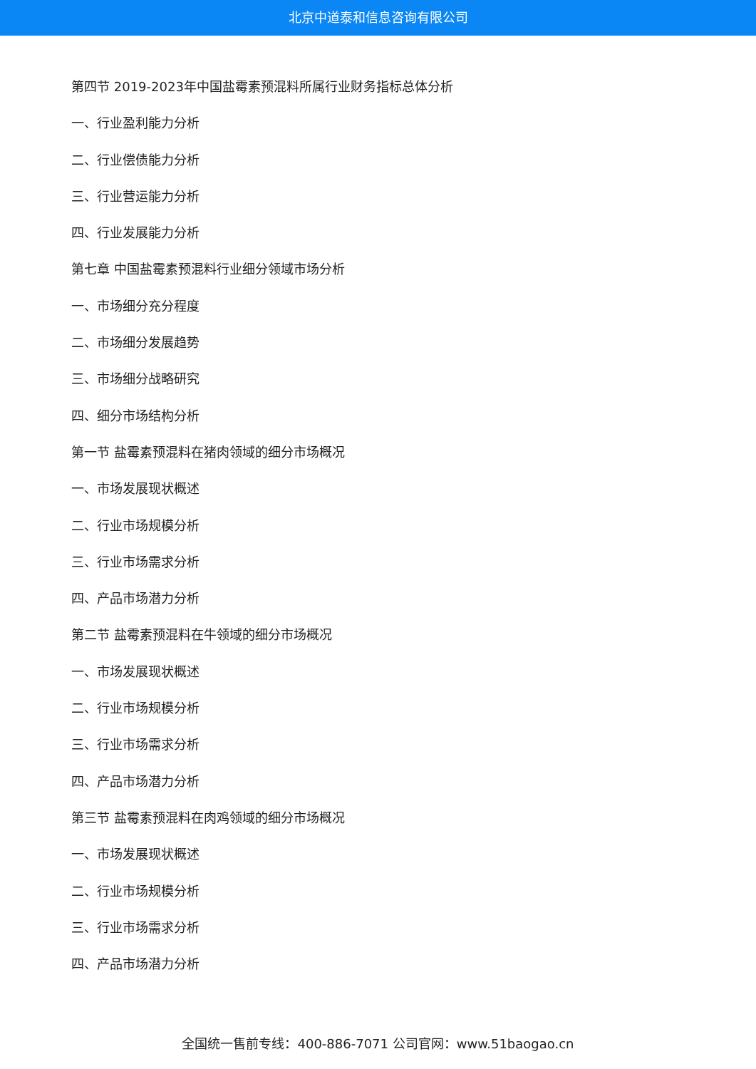北京中道泰和信息咨询有限公司
第四节 2019-2023年中国盐霉素预混料所属行业财务指标总体分析
一、行业盈利能力分析
二、行业偿债能力分析
三、行业营运能力分析
四、行业发展能力分析
第七章 中国盐霉素预混料行业细分领域市场分析
一、市场细分充分程度
二、市场细分发展趋势
三、市场细分战略研究
四、细分市场结构分析
第一节 盐霉素预混料在猪肉领域的细分市场概况
一、市场发展现状概述
二、行业市场规模分析
三、行业市场需求分析
四、产品市场潜力分析
第二节 盐霉素预混料在牛领域的细分市场概况
一、市场发展现状概述
二、行业市场规模分析
三、行业市场需求分析
四、产品市场潜力分析
第三节 盐霉素预混料在肉鸡领域的细分市场概况
一、市场发展现状概述
二、行业市场规模分析
三、行业市场需求分析
四、产品市场潜力分析
全国统一售前专线：400-886-7071 公司官网：www.51baogao.cn